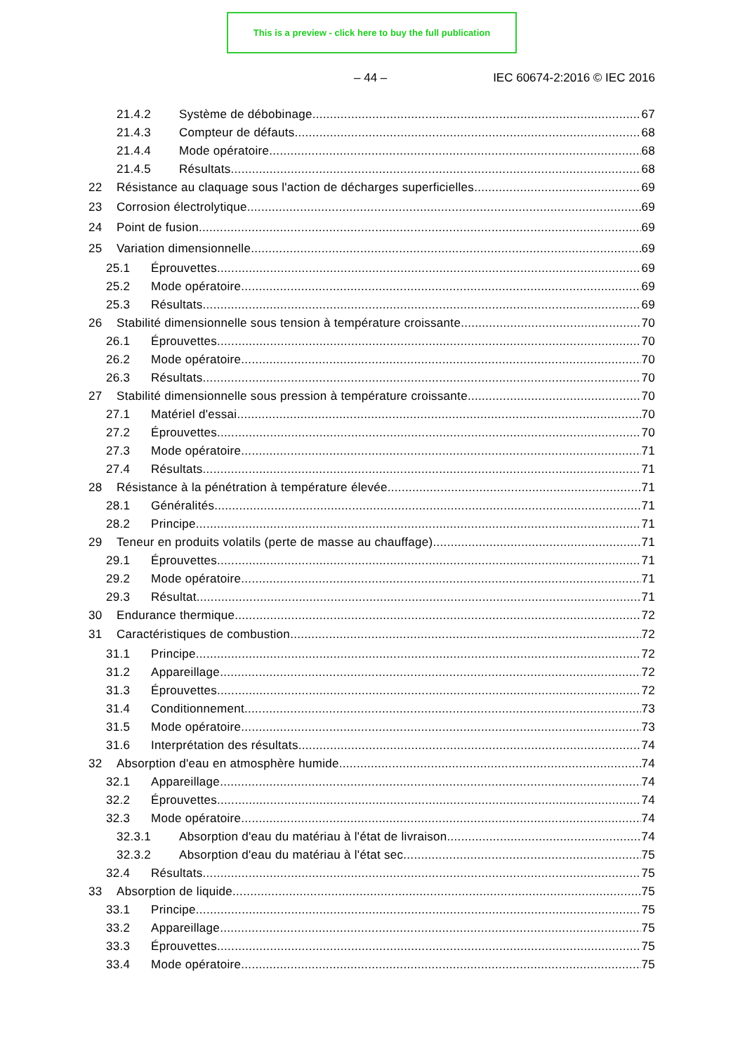This is a preview - click here to buy the full publication
– 44 – IEC 60674-2:2016 © IEC 2016
21.4.2 Système de débobinage 67
21.4.3 Compteur de défauts 68
21.4.4 Mode opératoire 68
21.4.5 Résultats 68
22 Résistance au claquage sous l'action de décharges superficielles 69
23 Corrosion électrolytique 69
24 Point de fusion 69
25 Variation dimensionnelle 69
25.1 Éprouvettes 69
25.2 Mode opératoire 69
25.3 Résultats 69
26 Stabilité dimensionnelle sous tension à température croissante 70
26.1 Éprouvettes 70
26.2 Mode opératoire 70
26.3 Résultats 70
27 Stabilité dimensionnelle sous pression à température croissante 70
27.1 Matériel d'essai 70
27.2 Éprouvettes 70
27.3 Mode opératoire 71
27.4 Résultats 71
28 Résistance à la pénétration à température élevée 71
28.1 Généralités 71
28.2 Principe 71
29 Teneur en produits volatils (perte de masse au chauffage) 71
29.1 Éprouvettes 71
29.2 Mode opératoire 71
29.3 Résultat 71
30 Endurance thermique 72
31 Caractéristiques de combustion 72
31.1 Principe 72
31.2 Appareillage 72
31.3 Éprouvettes 72
31.4 Conditionnement 73
31.5 Mode opératoire 73
31.6 Interprétation des résultats 74
32 Absorption d'eau en atmosphère humide 74
32.1 Appareillage 74
32.2 Éprouvettes 74
32.3 Mode opératoire 74
32.3.1 Absorption d'eau du matériau à l'état de livraison 74
32.3.2 Absorption d'eau du matériau à l'état sec 75
32.4 Résultats 75
33 Absorption de liquide 75
33.1 Principe 75
33.2 Appareillage 75
33.3 Éprouvettes 75
33.4 Mode opératoire 75